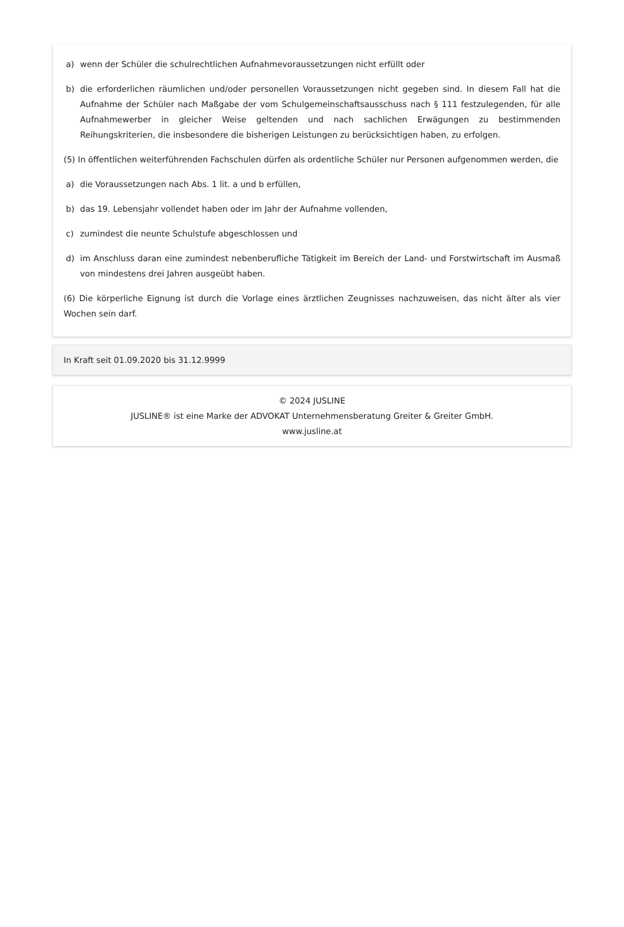a) wenn der Schüler die schulrechtlichen Aufnahmevoraussetzungen nicht erfüllt oder
b) die erforderlichen räumlichen und/oder personellen Voraussetzungen nicht gegeben sind. In diesem Fall hat die Aufnahme der Schüler nach Maßgabe der vom Schulgemeinschaftsausschuss nach § 111 festzulegenden, für alle Aufnahmewerber in gleicher Weise geltenden und nach sachlichen Erwägungen zu bestimmenden Reihungskriterien, die insbesondere die bisherigen Leistungen zu berücksichtigen haben, zu erfolgen.
(5) In öffentlichen weiterführenden Fachschulen dürfen als ordentliche Schüler nur Personen aufgenommen werden, die
a) die Voraussetzungen nach Abs. 1 lit. a und b erfüllen,
b) das 19. Lebensjahr vollendet haben oder im Jahr der Aufnahme vollenden,
c) zumindest die neunte Schulstufe abgeschlossen und
d) im Anschluss daran eine zumindest nebenberufliche Tätigkeit im Bereich der Land- und Forstwirtschaft im Ausmaß von mindestens drei Jahren ausgeübt haben.
(6) Die körperliche Eignung ist durch die Vorlage eines ärztlichen Zeugnisses nachzuweisen, das nicht älter als vier Wochen sein darf.
In Kraft seit 01.09.2020 bis 31.12.9999
© 2024 JUSLINE
JUSLINE® ist eine Marke der ADVOKAT Unternehmensberatung Greiter & Greiter GmbH.
www.jusline.at